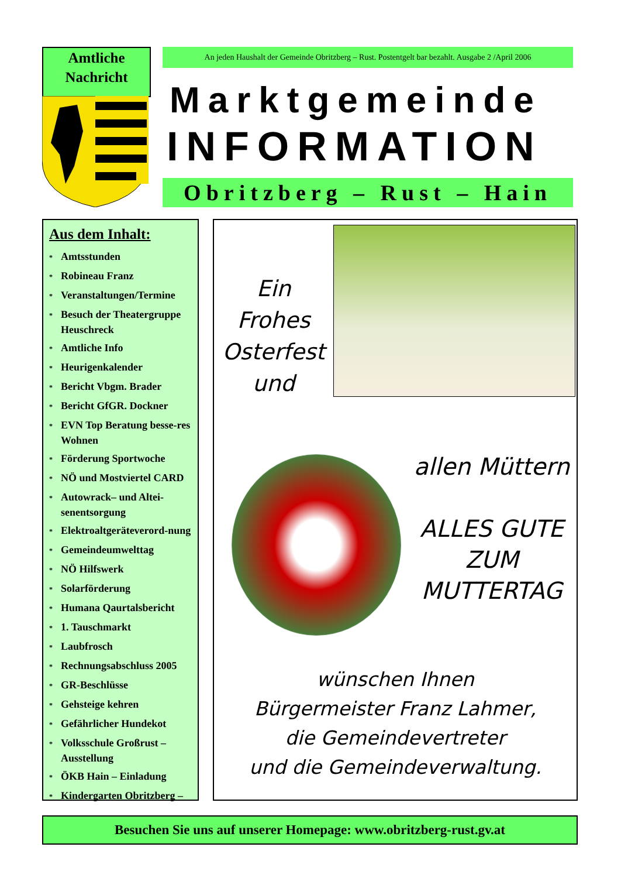Amtliche
Nachricht
An jeden Haushalt der Gemeinde Obritzberg – Rust. Postentgelt bar bezahlt. Ausgabe 2 /April 2006
Marktgemeinde
INFORMATION
Obritzberg – Rust – Hain
Aus dem Inhalt:
* Amtsstunden
* Robineau Franz
* Veranstaltungen/Termine
* Besuch der Theatergruppe Heuschreck
* Amtliche Info
* Heurigenkalender
* Bericht Vbgm. Brader
* Bericht GfGR. Dockner
* EVN Top Beratung besse-res Wohnen
* Förderung Sportwoche
* NÖ und Mostviertel CARD
* Autowrack– und Altei-senentsorgung
* Elektroaltgeräteverord-nung
* Gemeindeumwelttag
* NÖ Hilfswerk
* Solarförderung
* Humana Qaurtalsbericht
* 1. Tauschmarkt
* Laubfrosch
* Rechnungsabschluss 2005
* GR-Beschlüsse
* Gehsteige kehren
* Gefährlicher Hundekot
* Volksschule Großrust – Ausstellung
* ÖKB Hain – Einladung
* Kindergarten Obritzberg –
Ein Frohes Osterfest und
allen Müttern
ALLES GUTE ZUM MUTTERTAG
wünschen Ihnen
Bürgermeister Franz Lahmer,
die Gemeindevertreter
und die Gemeindeverwaltung.
Besuchen Sie uns auf unserer Homepage: www.obritzberg-rust.gv.at